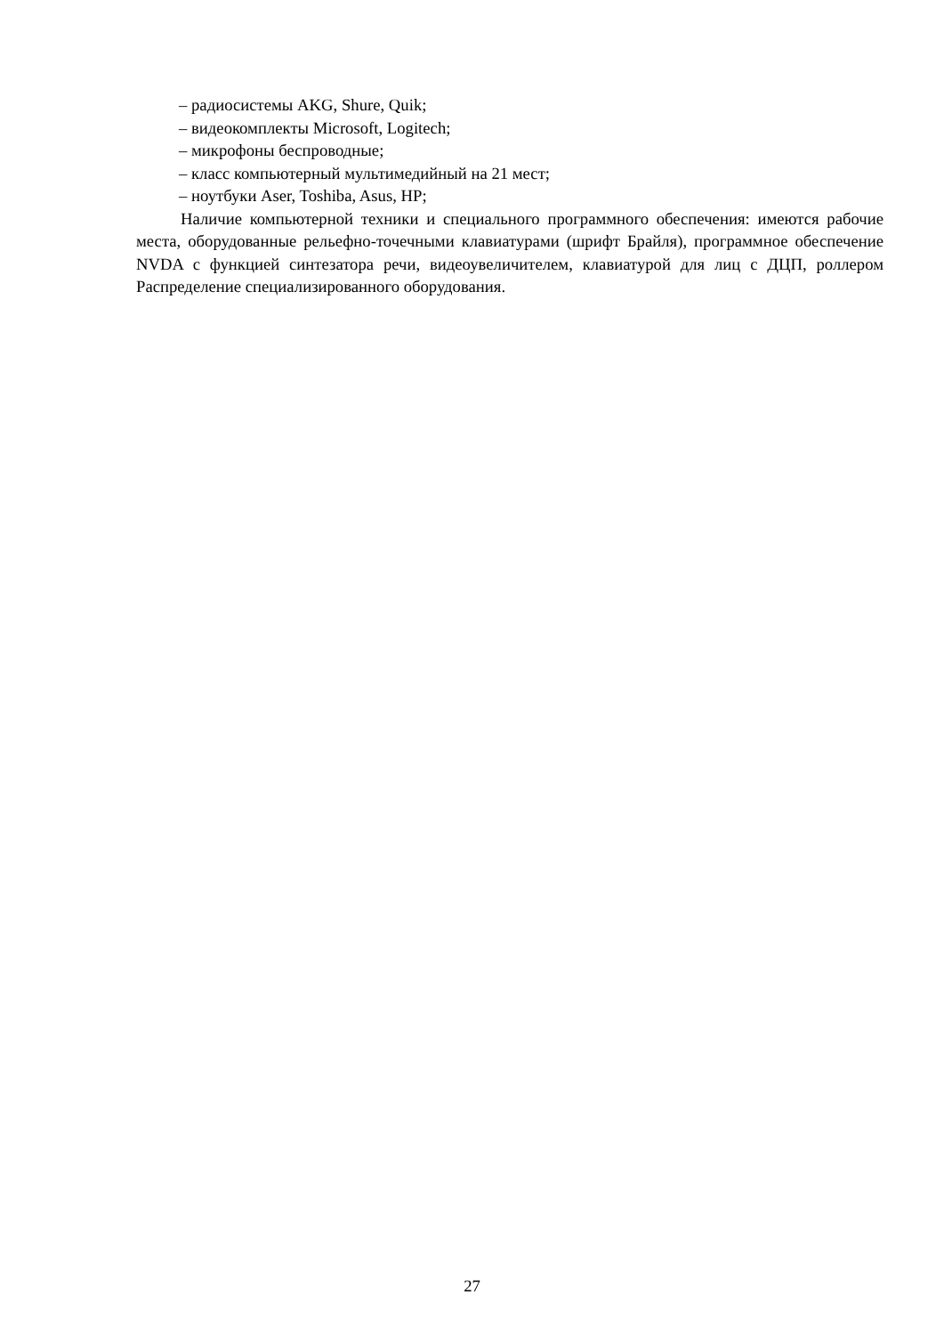– радиосистемы AKG, Shure, Quik;
– видеокомплекты Microsoft, Logitech;
– микрофоны беспроводные;
– класс компьютерный мультимедийный на 21 мест;
– ноутбуки Aser, Toshiba, Asus, HP;
Наличие компьютерной техники и специального программного обеспечения: имеются рабочие места, оборудованные рельефно-точечными клавиатурами (шрифт Брайля), программное обеспечение NVDA с функцией синтезатора речи, видеоувеличителем, клавиатурой для лиц с ДЦП, роллером Распределение специализированного оборудования.
27